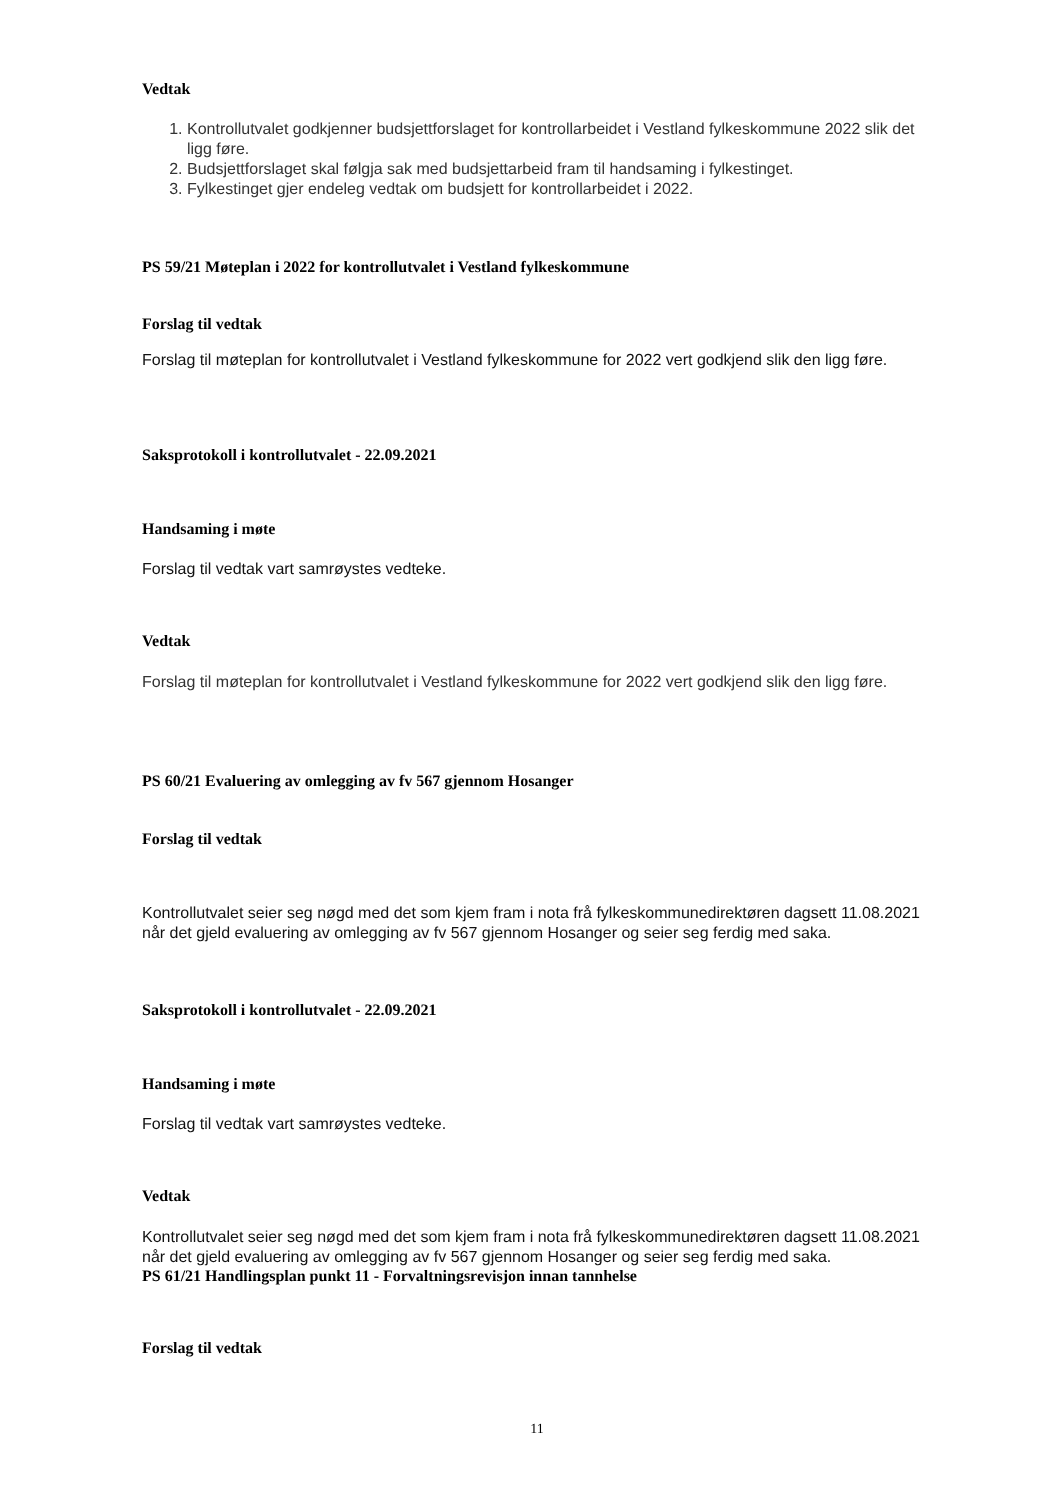Vedtak
1. Kontrollutvalet godkjenner budsjettforslaget for kontrollarbeidet i Vestland fylkeskommune 2022 slik det ligg føre.
2. Budsjettforslaget skal følgja sak med budsjettarbeid fram til handsaming i fylkestinget.
3. Fylkestinget gjer endeleg vedtak om budsjett for kontrollarbeidet i 2022.
PS 59/21 Møteplan i 2022 for kontrollutvalet i Vestland fylkeskommune
Forslag til vedtak
Forslag til møteplan for kontrollutvalet i Vestland fylkeskommune for 2022 vert godkjend slik den ligg føre.
Saksprotokoll i kontrollutvalet - 22.09.2021
Handsaming i møte
Forslag til vedtak vart samrøystes vedteke.
Vedtak
Forslag til møteplan for kontrollutvalet i Vestland fylkeskommune for 2022 vert godkjend slik den ligg føre.
PS 60/21 Evaluering av omlegging av fv 567 gjennom Hosanger
Forslag til vedtak
Kontrollutvalet seier seg nøgd med det som kjem fram i nota frå fylkeskommunedirektøren dagsett 11.08.2021 når det gjeld evaluering av omlegging av fv 567 gjennom Hosanger og seier seg ferdig med saka.
Saksprotokoll i kontrollutvalet - 22.09.2021
Handsaming i møte
Forslag til vedtak vart samrøystes vedteke.
Vedtak
Kontrollutvalet seier seg nøgd med det som kjem fram i nota frå fylkeskommunedirektøren dagsett 11.08.2021 når det gjeld evaluering av omlegging av fv 567 gjennom Hosanger og seier seg ferdig med saka.
PS 61/21 Handlingsplan punkt 11 - Forvaltningsrevisjon innan tannhelse
Forslag til vedtak
11